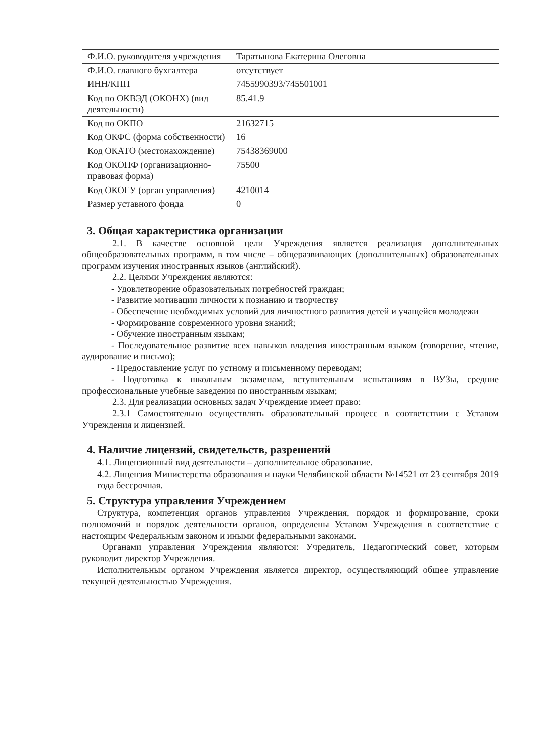| Ф.И.О. руководителя учреждения | Таратынова Екатерина Олеговна |
| Ф.И.О. главного бухгалтера | отсутствует |
| ИНН/КПП | 7455990393/745501001 |
| Код по ОКВЭД (ОКОНХ) (вид деятельности) | 85.41.9 |
| Код по ОКПО | 21632715 |
| Код ОКФС (форма собственности) | 16 |
| Код ОКАТО (местонахождение) | 75438369000 |
| Код ОКОПФ (организационно-правовая форма) | 75500 |
| Код ОКОГУ (орган управления) | 4210014 |
| Размер уставного фонда | 0 |
3. Общая характеристика организации
2.1. В качестве основной цели Учреждения является реализация дополнительных общеобразовательных программ, в том числе – общеразвивающих (дополнительных) образовательных программ изучения иностранных языков (английский).
2.2. Целями Учреждения являются:
- Удовлетворение образовательных потребностей граждан;
- Развитие мотивации личности к познанию и творчеству
- Обеспечение необходимых условий для личностного развития детей и учащейся молодежи
- Формирование современного уровня знаний;
- Обучение иностранным языкам;
- Последовательное развитие всех навыков владения иностранным языком (говорение, чтение, аудирование и письмо);
- Предоставление услуг по устному и письменному переводам;
- Подготовка к школьным экзаменам, вступительным испытаниям в ВУЗы, средние профессиональные учебные заведения по иностранным языкам;
2.3. Для реализации основных задач Учреждение имеет право:
2.3.1 Самостоятельно осуществлять образовательный процесс в соответствии с Уставом Учреждения и лицензией.
4. Наличие лицензий, свидетельств, разрешений
4.1. Лицензионный вид деятельности – дополнительное образование.
4.2. Лицензия Министерства образования и науки Челябинской области №14521 от 23 сентября 2019 года бессрочная.
5. Структура управления Учреждением
Структура, компетенция органов управления Учреждения, порядок и формирование, сроки полномочий и порядок деятельности органов, определены Уставом Учреждения в соответствие с настоящим Федеральным законом и иными федеральными законами.
Органами управления Учреждения являются: Учредитель, Педагогический совет, которым руководит директор Учреждения.
Исполнительным органом Учреждения является директор, осуществляющий общее управление текущей деятельностью Учреждения.